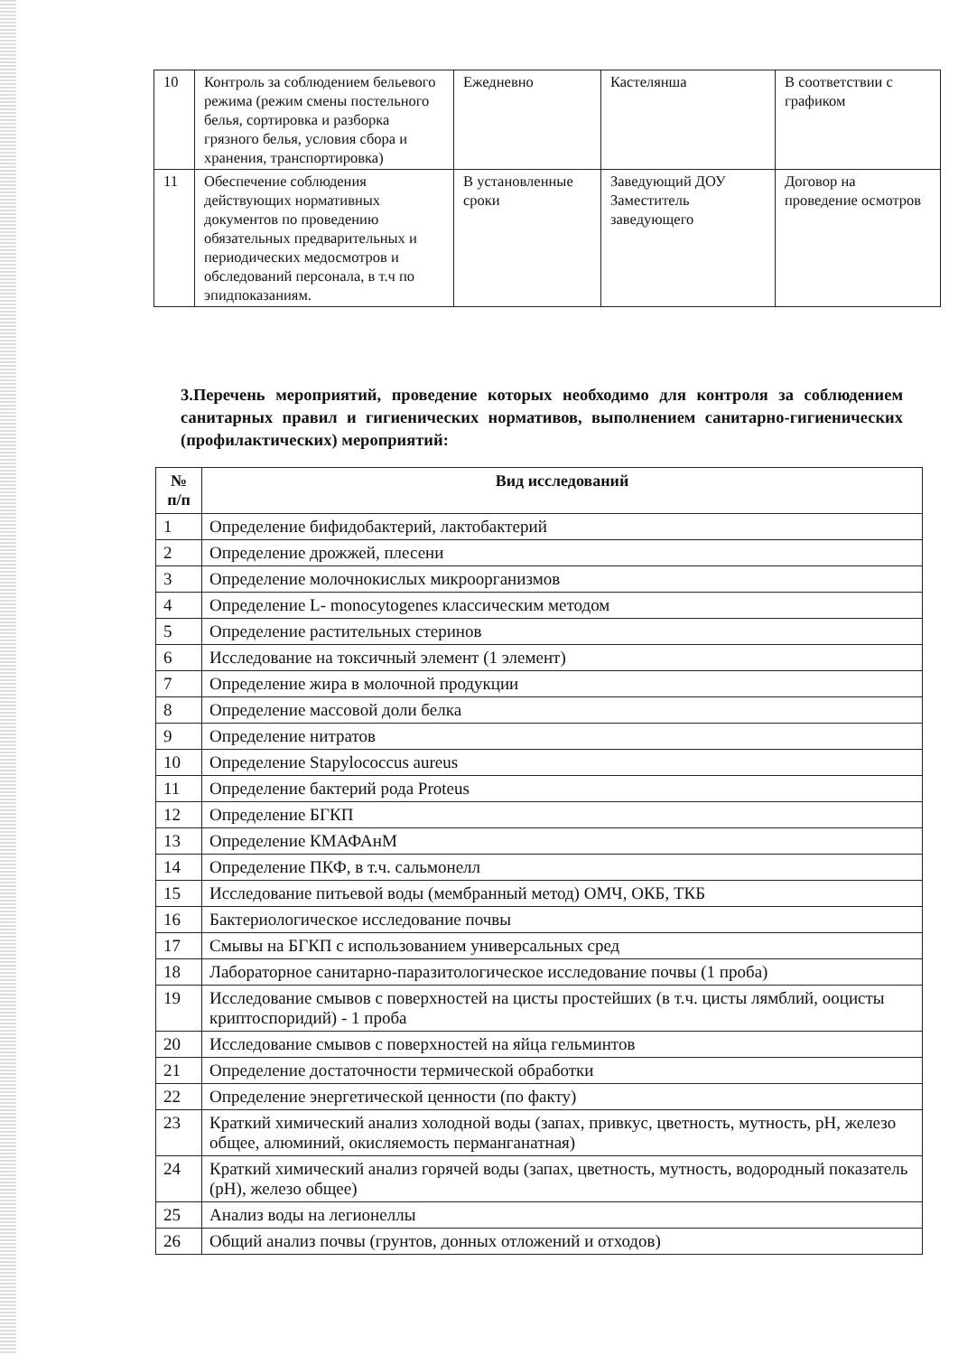| 10 | Контроль за соблюдением бельевого режима (режим смены постельного белья, сортировка и разборка грязного белья, условия сбора и хранения, транспортировка) | Ежедневно | Кастелянша | В соответствии с графиком |
| 11 | Обеспечение соблюдения действующих нормативных документов по проведению обязательных предварительных и периодических медосмотров и обследований персонала, в т.ч по эпидпоказаниям. | В установленные сроки | Заведующий ДОУ Заместитель заведующего | Договор на проведение осмотров |
3.Перечень мероприятий, проведение которых необходимо для контроля за соблюдением санитарных правил и гигиенических нормативов, выполнением санитарно-гигиенических (профилактических) мероприятий:
| № п/п | Вид исследований |
| --- | --- |
| 1 | Определение бифидобактерий, лактобактерий |
| 2 | Определение дрожжей, плесени |
| 3 | Определение молочнокислых микроорганизмов |
| 4 | Определение L- monocytogenes классическим методом |
| 5 | Определение растительных стеринов |
| 6 | Исследование на токсичный элемент (1 элемент) |
| 7 | Определение жира в молочной продукции |
| 8 | Определение массовой доли белка |
| 9 | Определение нитратов |
| 10 | Определение Stapylococcus aureus |
| 11 | Определение бактерий рода Proteus |
| 12 | Определение БГКП |
| 13 | Определение КМАФАнМ |
| 14 | Определение ПКФ, в т.ч. сальмонелл |
| 15 | Исследование питьевой воды (мембранный метод) ОМЧ, ОКБ, ТКБ |
| 16 | Бактериологическое исследование почвы |
| 17 | Смывы на БГКП с использованием универсальных сред |
| 18 | Лабораторное санитарно-паразитологическое исследование почвы (1 проба) |
| 19 | Исследование смывов с поверхностей на цисты простейших (в т.ч. цисты лямблий, ооцисты криптоспоридий) - 1 проба |
| 20 | Исследование смывов с поверхностей на яйца гельминтов |
| 21 | Определение достаточности термической обработки |
| 22 | Определение энергетической ценности (по факту) |
| 23 | Краткий химический анализ холодной воды (запах, привкус, цветность, мутность, pH, железо общее, алюминий, окисляемость перманганатная) |
| 24 | Краткий химический анализ горячей воды (запах, цветность, мутность, водородный показатель (pH), железо общее) |
| 25 | Анализ воды на легионеллы |
| 26 | Общий анализ почвы (грунтов, донных отложений и отходов) |